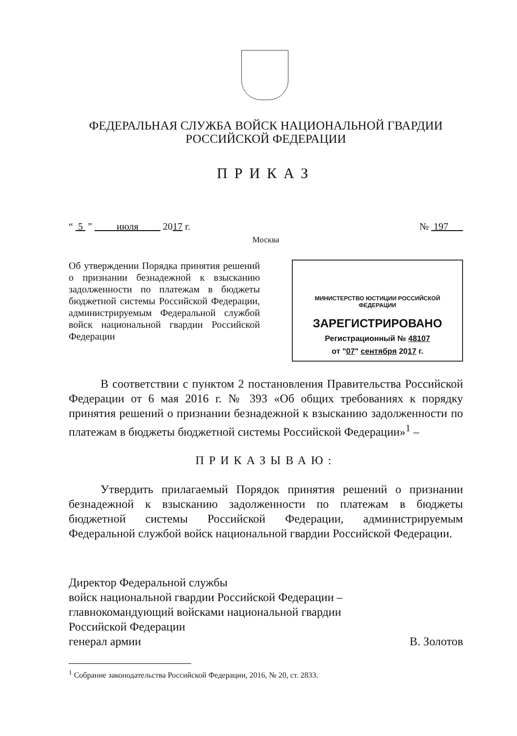ФЕДЕРАЛЬНАЯ СЛУЖБА ВОЙСК НАЦИОНАЛЬНОЙ ГВАРДИИ
РОССИЙСКОЙ ФЕДЕРАЦИИ
ПРИКАЗ
“ 5 ” июля 2017 г. № 197
Москва
Об утверждении Порядка принятия решений о признании безнадежной к взысканию задолженности по платежам в бюджеты бюджетной системы Российской Федерации, администрируемым Федеральной службой войск национальной гвардии Российской Федерации
МИНИСТЕРСТВО ЮСТИЦИИ РОССИЙСКОЙ ФЕДЕРАЦИИ
ЗАРЕГИСТРИРОВАНО
Регистрационный № 48107
от "07" сентября 2017 г.
В соответствии с пунктом 2 постановления Правительства Российской Федерации от 6 мая 2016 г. № 393 «Об общих требованиях к порядку принятия решений о признании безнадежной к взысканию задолженности по платежам в бюджеты бюджетной системы Российской Федерации»<sup>1</sup> –
ПРИКАЗЫВАЮ:
Утвердить прилагаемый Порядок принятия решений о признании безнадежной к взысканию задолженности по платежам в бюджеты бюджетной системы Российской Федерации, администрируемым Федеральной службой войск национальной гвардии Российской Федерации.
Директор Федеральной службы
войск национальной гвардии Российской Федерации –
главнокомандующий войсками национальной гвардии
Российской Федерации
генерал армии В. Золотов
<sup>1</sup> Собрание законодательства Российской Федерации, 2016, № 20, ст. 2833.